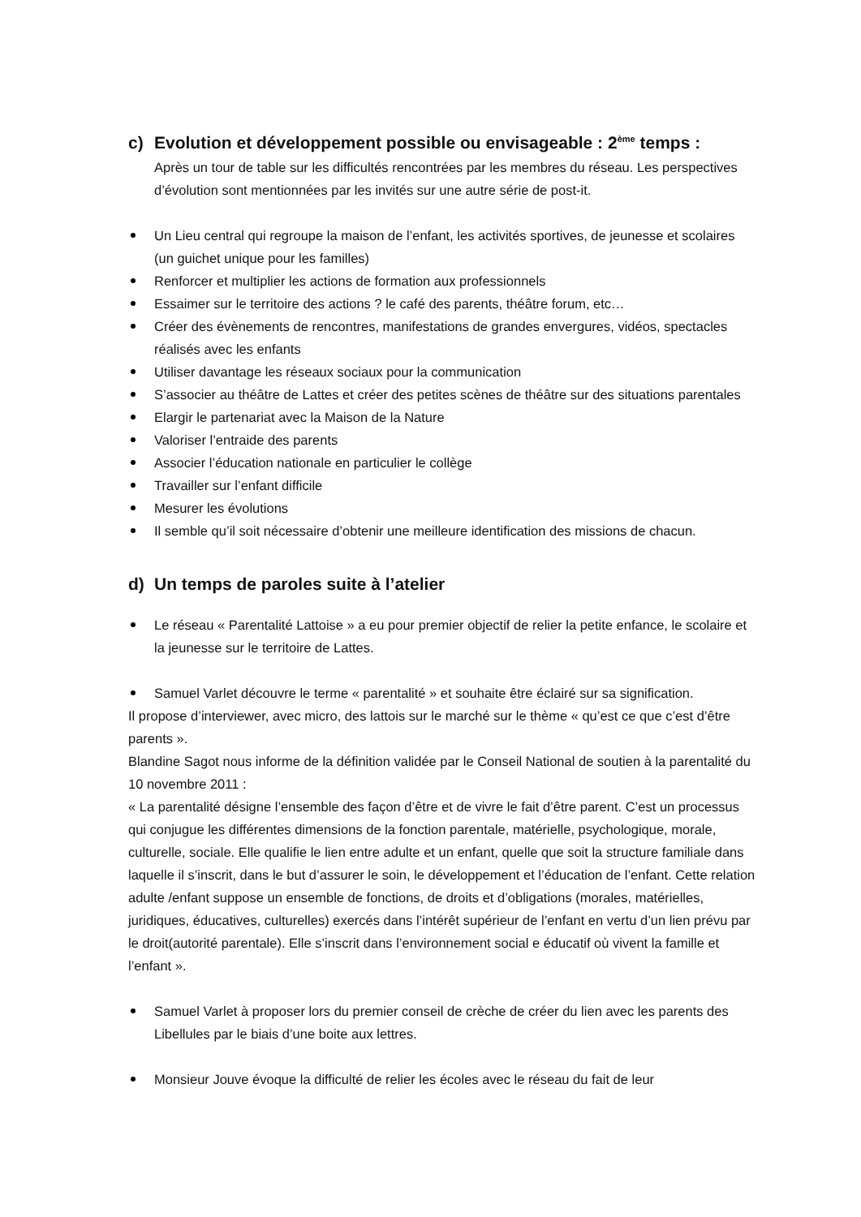c) Evolution et développement possible ou envisageable : 2<sup>ème</sup> temps :
Après un tour de table sur les difficultés rencontrées par les membres du réseau. Les perspectives d’évolution sont mentionnées par les invités sur une autre série de post-it.
Un Lieu central qui regroupe la maison de l’enfant, les activités sportives, de jeunesse et scolaires (un guichet unique pour les familles)
Renforcer et multiplier les actions de formation aux professionnels
Essaimer sur le territoire des actions ? le café des parents, théâtre forum, etc…
Créer des évènements de rencontres, manifestations de grandes envergures, vidéos, spectacles réalisés avec les enfants
Utiliser davantage les réseaux sociaux pour la communication
S’associer au théâtre de Lattes et créer des petites scènes de théâtre sur des situations parentales
Elargir le partenariat avec la Maison de la Nature
Valoriser l’entraide des parents
Associer l’éducation nationale en particulier le collège
Travailler sur l’enfant difficile
Mesurer les évolutions
Il semble qu’il soit nécessaire d’obtenir une meilleure identification des missions de chacun.
d) Un temps de paroles suite à l’atelier
Le réseau « Parentalité Lattoise » a eu pour premier objectif de relier la petite enfance, le scolaire et la jeunesse sur le territoire de Lattes.
Samuel Varlet découvre le terme « parentalité » et souhaite être éclairé sur sa signification.
Il propose d’interviewer, avec micro, des lattois sur le marché sur le thème « qu’est ce que c’est d’être parents ».
Blandine Sagot nous informe de la définition validée par le Conseil National de soutien à la parentalité du 10 novembre 2011 :
« La parentalité désigne l’ensemble des façon d’être et de vivre le fait d’être parent. C’est un processus qui conjugue les différentes dimensions de la fonction parentale, matérielle, psychologique, morale, culturelle, sociale. Elle qualifie le lien entre adulte et un enfant, quelle que soit la structure familiale dans laquelle il s’inscrit, dans le but d’assurer le soin, le développement et l’éducation de l’enfant. Cette relation adulte /enfant suppose un ensemble de fonctions, de droits et d’obligations (morales, matérielles, juridiques, éducatives, culturelles) exercés dans l’intérêt supérieur de l’enfant en vertu d’un lien prévu par le droit(autorité parentale). Elle s’inscrit dans l’environnement social e éducatif où vivent la famille et l’enfant ».
Samuel Varlet à proposer lors du premier conseil de crèche de créer du lien avec les parents des Libellules par le biais d’une boite aux lettres.
Monsieur Jouve évoque la difficulté de relier les écoles avec le réseau du fait de leur